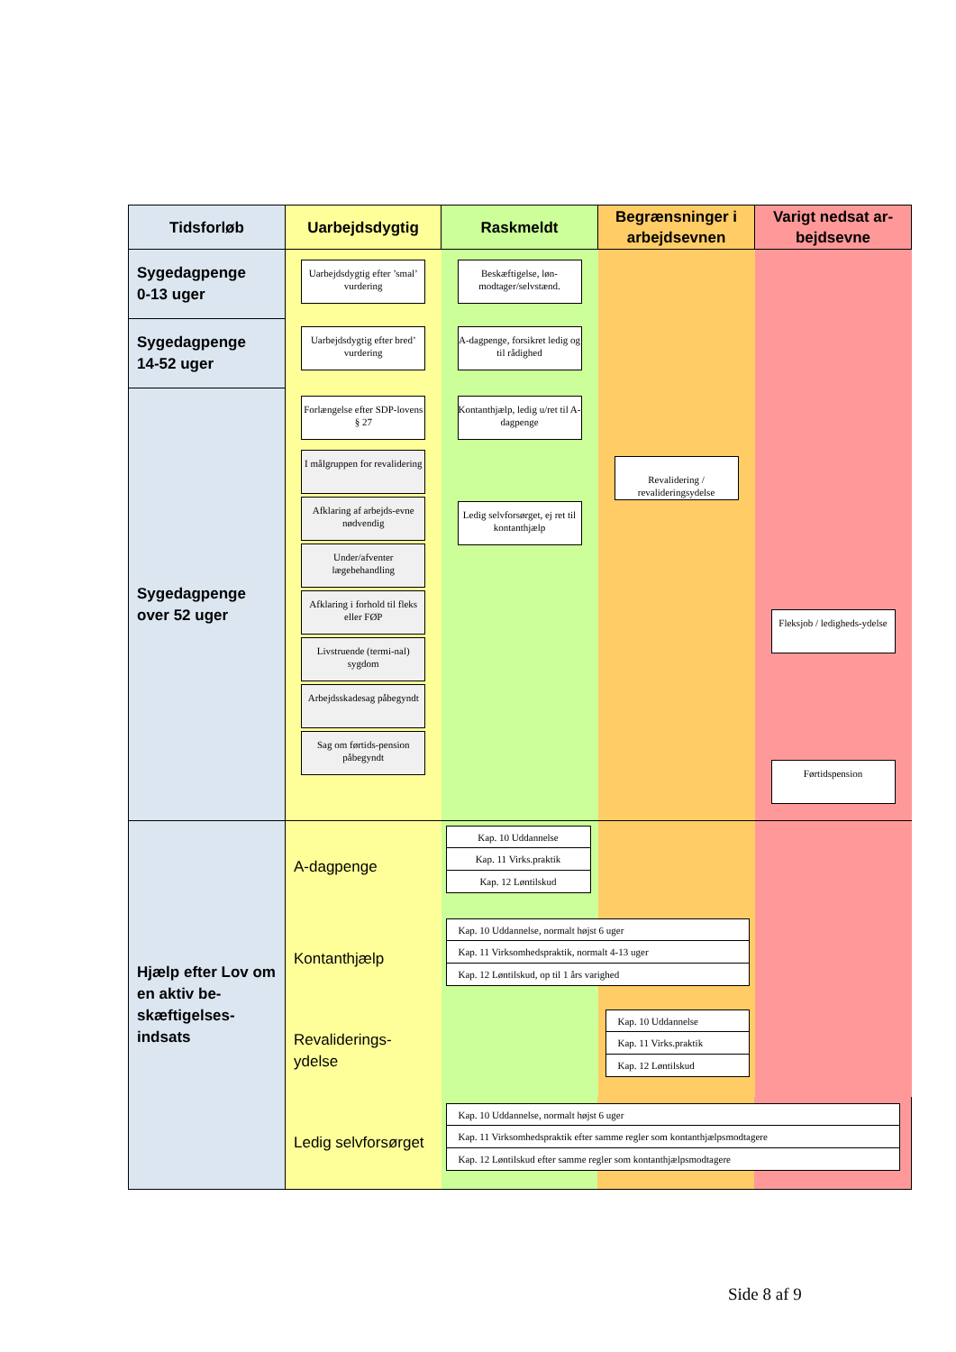| Tidsforløb | Uarbejdsdygtig | Raskmeldt | Begrænsninger i arbejdsevnen | Varigt nedsat ar-bejdsevne |
| --- | --- | --- | --- | --- |
| Sygedagpenge 0-13 uger | Uarbejdsdygtig efter ’smal’ vurdering | Beskæftigelse, løn-modtager/selvstænd. | | |
| Sygedagpenge 14-52 uger | Uarbejdsdygtig efter bred’ vurdering | A-dagpenge, forsikret ledig og til rådighed | | |
| Sygedagpenge over 52 uger | Forlængelse efter SDP-lovens § 27 I målgruppen for revalidering Afklaring af arbejds-evne nødvendig Under/afventer lægebehandling Afklaring i forhold til fleks eller FØP Livstruende (termi-nal) sygdom Arbejdsskadesag påbegyndt Sag om førtids-pension påbegyndt | Kontanthjælp, ledig u/ret til A-dagpenge Ledig selvforsørget, ej ret til kontanthjælp | Revalidering / revalideringsydelse | Fleksjob / ledigheds-ydelse Førtidspension |
| Hjælp efter Lov om en aktiv be-skæftigelses-indsats | A-dagpenge | Kap. 10 Uddannelse Kap. 11 Virks.praktik Kap. 12 Løntilskud | | |
| | Kontanthjælp | Kap. 10 Uddannelse, normalt højst 6 uger Kap. 11 Virksomhedspraktik, normalt 4-13 uger Kap. 12 Løntilskud, op til 1 års varighed | | |
| | Revaliderings- ydelse | | Kap. 10 Uddannelse Kap. 11 Virks.praktik Kap. 12 Løntilskud | |
| | Ledig selvforsørget | Kap. 10 Uddannelse, normalt højst 6 uger Kap. 11 Virksomhedspraktik efter samme regler som kontanthjælpsmodtagere Kap. 12 Løntilskud efter samme regler som kontanthjælpsmodtagere | | |
Side 8 af 9